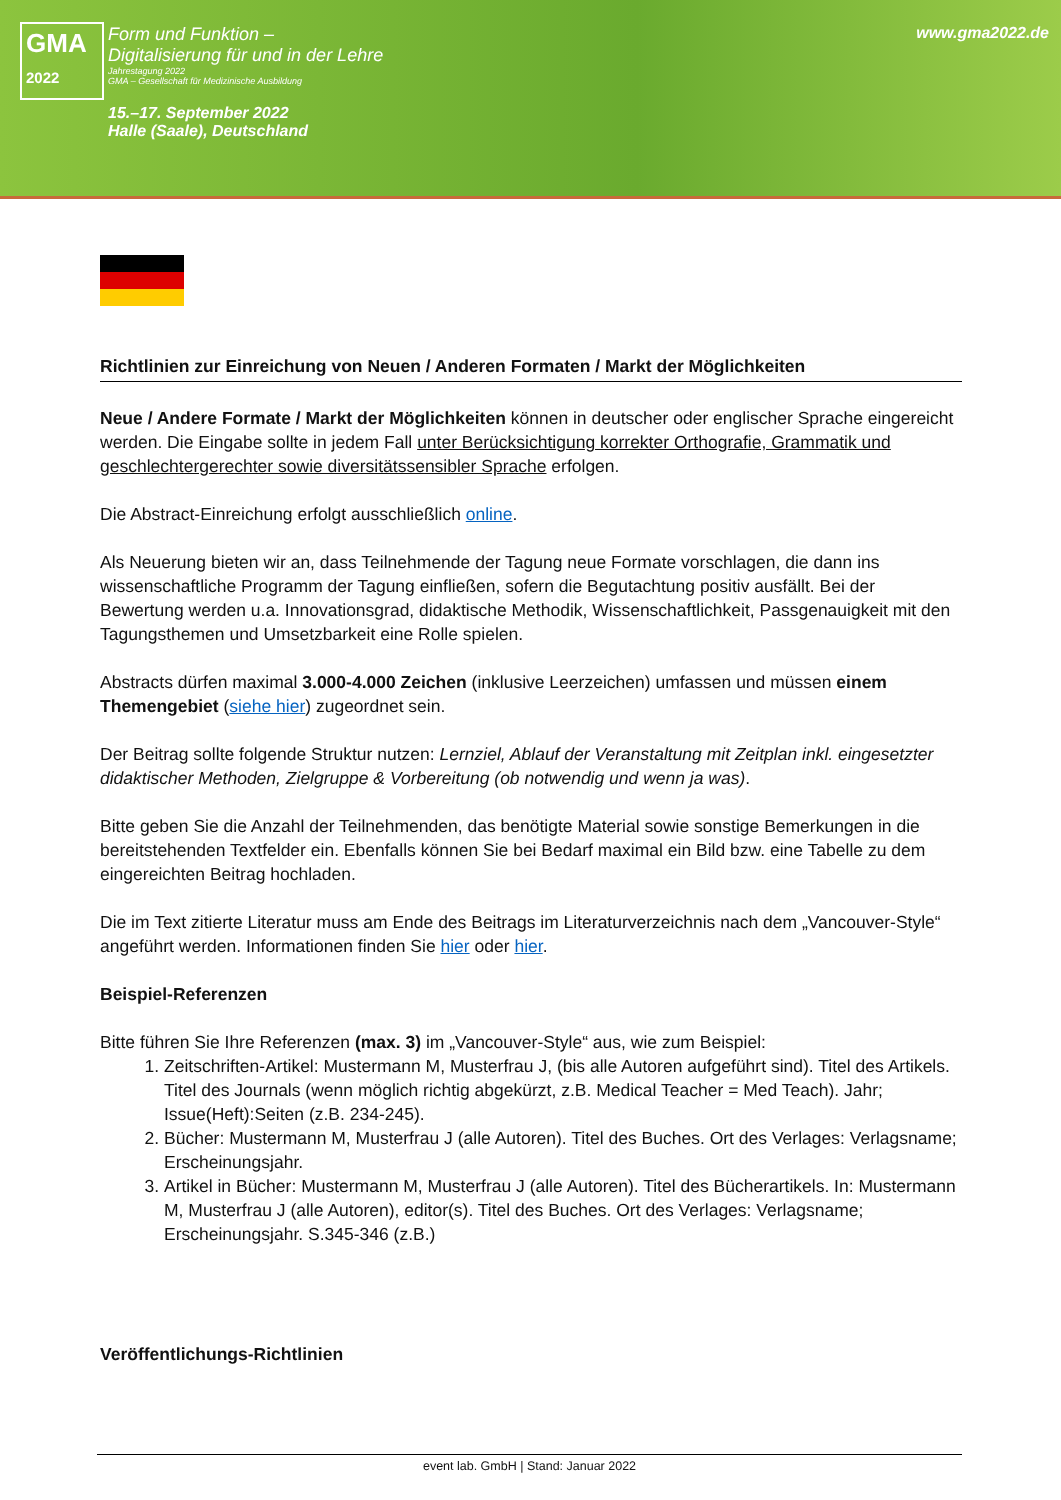GMA
2022
Form und Funktion –
Digitalisierung für und in der Lehre
Jahrestagung 2022
GMA – Gesellschaft für Medizinische Ausbildung
15.–17. September 2022
Halle (Saale), Deutschland
www.gma2022.de
Richtlinien zur Einreichung von Neuen / Anderen Formaten / Markt der Möglichkeiten
Neue / Andere Formate / Markt der Möglichkeiten können in deutscher oder englischer Sprache eingereicht werden. Die Eingabe sollte in jedem Fall unter Berücksichtigung korrekter Orthografie, Grammatik und geschlechtergerechter sowie diversitätssensibler Sprache erfolgen.
Die Abstract-Einreichung erfolgt ausschließlich online.
Als Neuerung bieten wir an, dass Teilnehmende der Tagung neue Formate vorschlagen, die dann ins wissenschaftliche Programm der Tagung einfließen, sofern die Begutachtung positiv ausfällt. Bei der Bewertung werden u.a. Innovationsgrad, didaktische Methodik, Wissenschaftlichkeit, Passgenauigkeit mit den Tagungsthemen und Umsetzbarkeit eine Rolle spielen.
Abstracts dürfen maximal 3.000-4.000 Zeichen (inklusive Leerzeichen) umfassen und müssen einem Themengebiet (siehe hier) zugeordnet sein.
Der Beitrag sollte folgende Struktur nutzen: Lernziel, Ablauf der Veranstaltung mit Zeitplan inkl. eingesetzter didaktischer Methoden, Zielgruppe & Vorbereitung (ob notwendig und wenn ja was).
Bitte geben Sie die Anzahl der Teilnehmenden, das benötigte Material sowie sonstige Bemerkungen in die bereitstehenden Textfelder ein. Ebenfalls können Sie bei Bedarf maximal ein Bild bzw. eine Tabelle zu dem eingereichten Beitrag hochladen.
Die im Text zitierte Literatur muss am Ende des Beitrags im Literaturverzeichnis nach dem „Vancouver-Style“ angeführt werden. Informationen finden Sie hier oder hier.
Beispiel-Referenzen
Bitte führen Sie Ihre Referenzen (max. 3) im „Vancouver-Style“ aus, wie zum Beispiel:
1. Zeitschriften-Artikel: Mustermann M, Musterfrau J, (bis alle Autoren aufgeführt sind). Titel des Artikels. Titel des Journals (wenn möglich richtig abgekürzt, z.B. Medical Teacher = Med Teach). Jahr; Issue(Heft):Seiten (z.B. 234-245).
2. Bücher: Mustermann M, Musterfrau J (alle Autoren). Titel des Buches. Ort des Verlages: Verlagsname; Erscheinungsjahr.
3. Artikel in Bücher: Mustermann M, Musterfrau J (alle Autoren). Titel des Bücherartikels. In: Mustermann M, Musterfrau J (alle Autoren), editor(s). Titel des Buches. Ort des Verlages: Verlagsname; Erscheinungsjahr. S.345-346 (z.B.)
Veröffentlichungs-Richtlinien
event lab. GmbH | Stand: Januar 2022